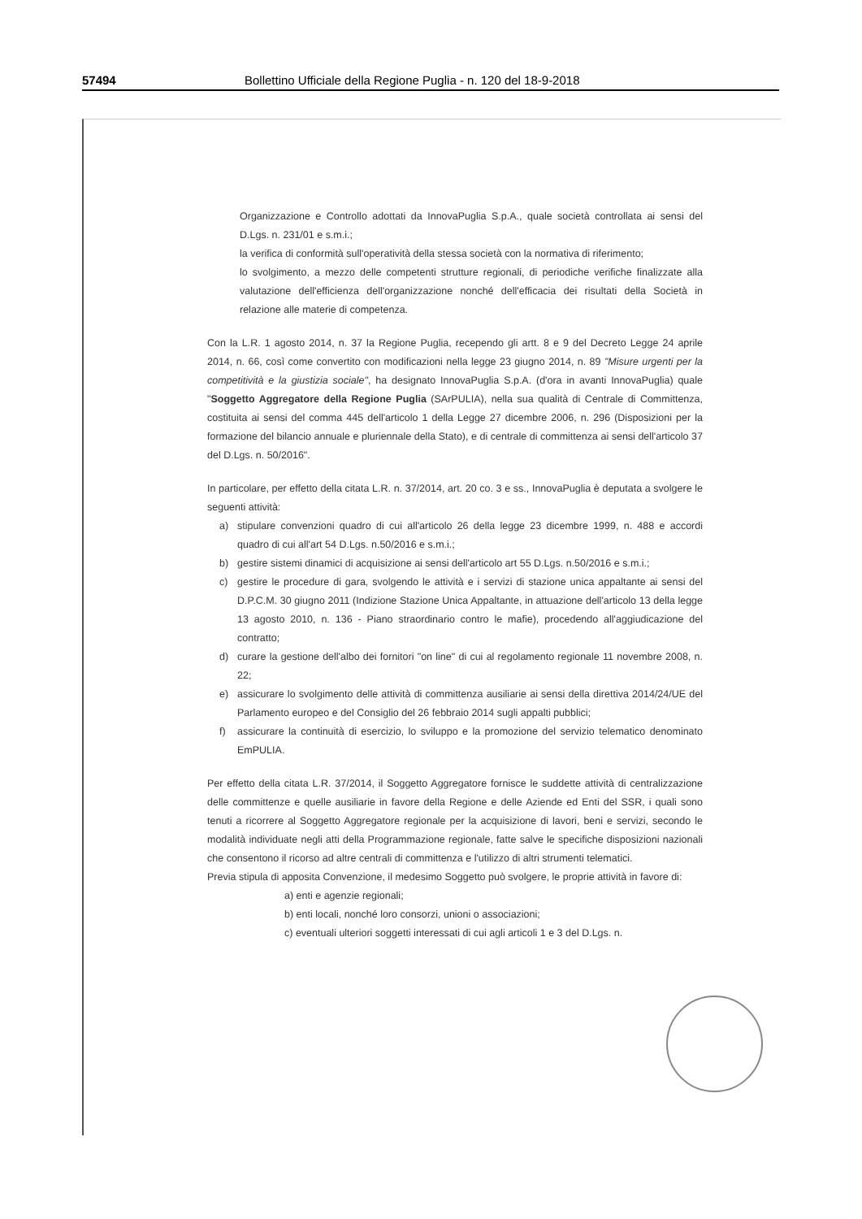57494 Bollettino Ufficiale della Regione Puglia - n. 120 del 18-9-2018
Organizzazione e Controllo adottati da InnovaPuglia S.p.A., quale società controllata ai sensi del D.Lgs. n. 231/01 e s.m.i.;
la verifica di conformità sull'operatività della stessa società con la normativa di riferimento;
lo svolgimento, a mezzo delle competenti strutture regionali, di periodiche verifiche finalizzate alla valutazione dell'efficienza dell'organizzazione nonché dell'efficacia dei risultati della Società in relazione alle materie di competenza.
Con la L.R. 1 agosto 2014, n. 37 la Regione Puglia, recependo gli artt. 8 e 9 del Decreto Legge 24 aprile 2014, n. 66, così come convertito con modificazioni nella legge 23 giugno 2014, n. 89 "Misure urgenti per la competitività e la giustizia sociale", ha designato InnovaPuglia S.p.A. (d'ora in avanti InnovaPuglia) quale "Soggetto Aggregatore della Regione Puglia (SArPULIA), nella sua qualità di Centrale di Committenza, costituita ai sensi del comma 445 dell'articolo 1 della Legge 27 dicembre 2006, n. 296 (Disposizioni per la formazione del bilancio annuale e pluriennale della Stato), e di centrale di committenza ai sensi dell'articolo 37 del D.Lgs. n. 50/2016".
In particolare, per effetto della citata L.R. n. 37/2014, art. 20 co. 3 e ss., InnovaPuglia è deputata a svolgere le seguenti attività:
a) stipulare convenzioni quadro di cui all'articolo 26 della legge 23 dicembre 1999, n. 488 e accordi quadro di cui all'art 54 D.Lgs. n.50/2016 e s.m.i.;
b) gestire sistemi dinamici di acquisizione ai sensi dell'articolo art 55 D.Lgs. n.50/2016 e s.m.i.;
c) gestire le procedure di gara, svolgendo le attività e i servizi di stazione unica appaltante ai sensi del D.P.C.M. 30 giugno 2011 (Indizione Stazione Unica Appaltante, in attuazione dell'articolo 13 della legge 13 agosto 2010, n. 136 - Piano straordinario contro le mafie), procedendo all'aggiudicazione del contratto;
d) curare la gestione dell'albo dei fornitori "on line" di cui al regolamento regionale 11 novembre 2008, n. 22;
e) assicurare lo svolgimento delle attività di committenza ausiliarie ai sensi della direttiva 2014/24/UE del Parlamento europeo e del Consiglio del 26 febbraio 2014 sugli appalti pubblici;
f) assicurare la continuità di esercizio, lo sviluppo e la promozione del servizio telematico denominato EmPULIA.
Per effetto della citata L.R. 37/2014, il Soggetto Aggregatore fornisce le suddette attività di centralizzazione delle committenze e quelle ausiliarie in favore della Regione e delle Aziende ed Enti del SSR, i quali sono tenuti a ricorrere al Soggetto Aggregatore regionale per la acquisizione di lavori, beni e servizi, secondo le modalità individuate negli atti della Programmazione regionale, fatte salve le specifiche disposizioni nazionali che consentono il ricorso ad altre centrali di committenza e l'utilizzo di altri strumenti telematici.
Previa stipula di apposita Convenzione, il medesimo Soggetto può svolgere, le proprie attività in favore di:
a) enti e agenzie regionali;
b) enti locali, nonché loro consorzi, unioni o associazioni;
c) eventuali ulteriori soggetti interessati di cui agli articoli 1 e 3 del D.Lgs. n.